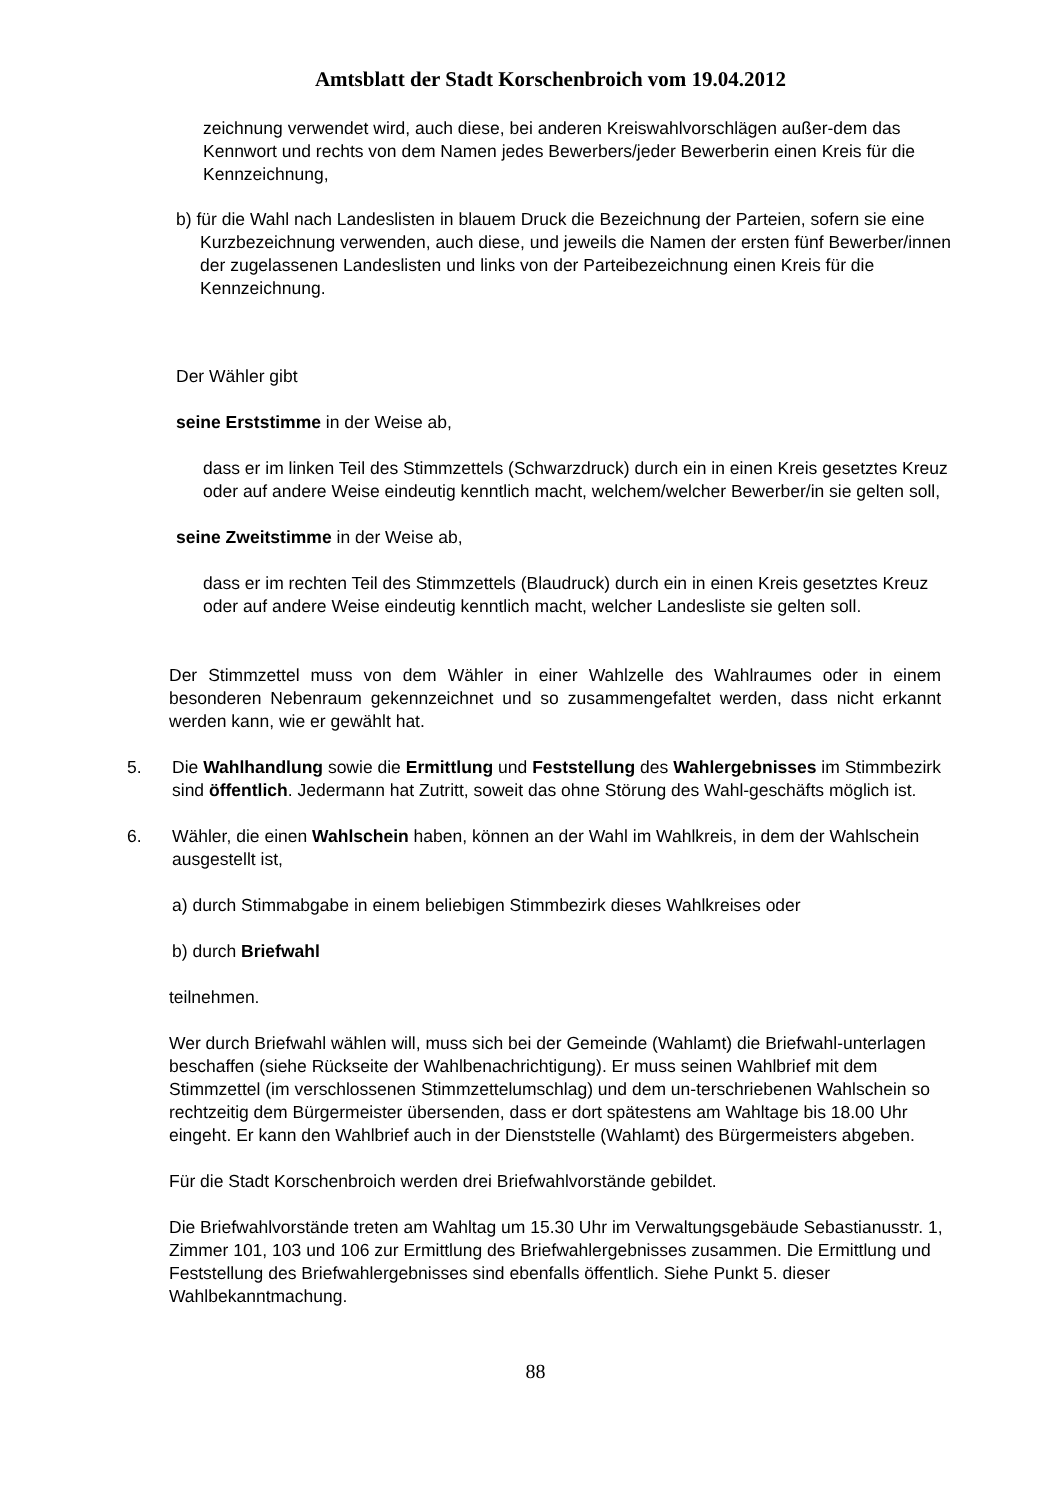Amtsblatt der Stadt Korschenbroich vom 19.04.2012
zeichnung verwendet wird, auch diese, bei anderen Kreiswahlvorschlägen außer-dem das Kennwort und rechts von dem Namen jedes Bewerbers/jeder Bewerberin einen Kreis für die Kennzeichnung,
b) für die Wahl nach Landeslisten in blauem Druck die Bezeichnung der Parteien, sofern sie eine Kurzbezeichnung verwenden, auch diese, und jeweils die Namen der ersten fünf Bewerber/innen der zugelassenen Landeslisten und links von der Parteibezeichnung einen Kreis für die Kennzeichnung.
Der Wähler gibt
seine Erststimme in der Weise ab,
dass er im linken Teil des Stimmzettels (Schwarzdruck) durch ein in einen Kreis gesetztes Kreuz oder auf andere Weise eindeutig kenntlich macht, welchem/welcher Bewerber/in sie gelten soll,
seine Zweitstimme in der Weise ab,
dass er im rechten Teil des Stimmzettels (Blaudruck) durch ein in einen Kreis gesetztes Kreuz oder auf andere Weise eindeutig kenntlich macht, welcher Landesliste sie gelten soll.
Der Stimmzettel muss von dem Wähler in einer Wahlzelle des Wahlraumes oder in einem besonderen Nebenraum gekennzeichnet und so zusammengefaltet werden, dass nicht erkannt werden kann, wie er gewählt hat.
5. Die Wahlhandlung sowie die Ermittlung und Feststellung des Wahlergebnisses im Stimmbezirk sind öffentlich. Jedermann hat Zutritt, soweit das ohne Störung des Wahl-geschäfts möglich ist.
6. Wähler, die einen Wahlschein haben, können an der Wahl im Wahlkreis, in dem der Wahlschein ausgestellt ist,
a) durch Stimmabgabe in einem beliebigen Stimmbezirk dieses Wahlkreises oder
b) durch Briefwahl
teilnehmen.
Wer durch Briefwahl wählen will, muss sich bei der Gemeinde (Wahlamt) die Briefwahl-unterlagen beschaffen (siehe Rückseite der Wahlbenachrichtigung). Er muss seinen Wahlbrief mit dem Stimmzettel (im verschlossenen Stimmzettelumschlag) und dem un-terschriebenen Wahlschein so rechtzeitig dem Bürgermeister übersenden, dass er dort spätestens am Wahltage bis 18.00 Uhr eingeht. Er kann den Wahlbrief auch in der Dienststelle (Wahlamt) des Bürgermeisters abgeben.
Für die Stadt Korschenbroich werden drei Briefwahlvorstände gebildet.
Die Briefwahlvorstände treten am Wahltag um 15.30 Uhr im Verwaltungsgebäude Sebastianusstr. 1, Zimmer 101, 103 und 106 zur Ermittlung des Briefwahlergebnisses zusammen. Die Ermittlung und Feststellung des Briefwahlergebnisses sind ebenfalls öffentlich. Siehe Punkt 5. dieser Wahlbekanntmachung.
88